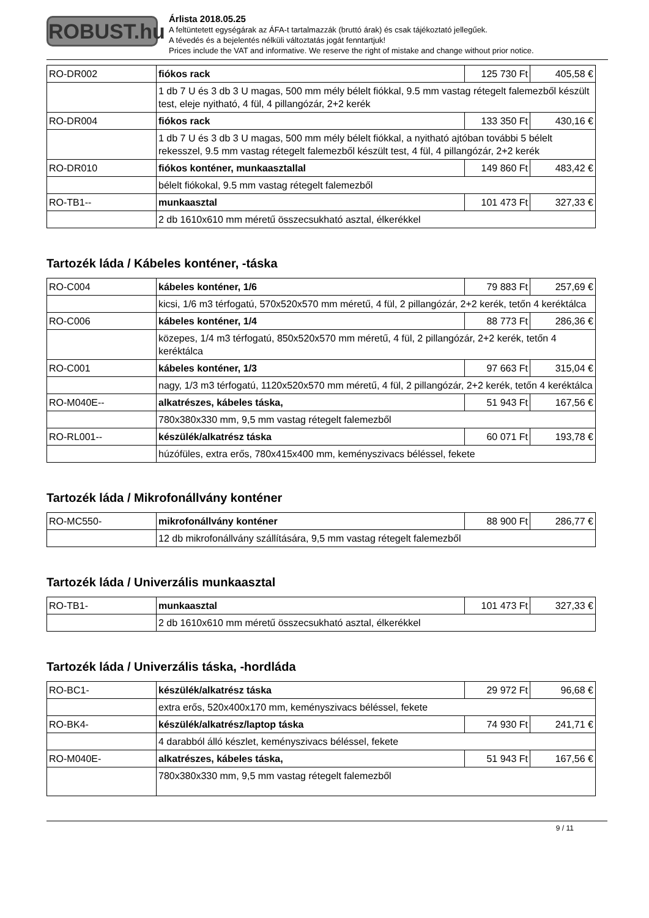ROBUST.hu
Árlista 2018.05.25
A feltüntetett egységárak az ÁFA-t tartalmazzák (bruttó árak) és csak tájékoztató jellegűek.
A tévedés és a bejelentés nélküli változtatás jogát fenntartjuk!
Prices include the VAT and informative. We reserve the right of mistake and change without prior notice.
| RO-DR002 | fiókos rack | 125 730 Ft | 405,58 € |
| | 1 db 7 U és 3 db 3 U magas, 500 mm mély bélelt fiókkal, 9.5 mm vastag rétegelt falemezből készült test, eleje nyitható, 4 fül, 4 pillangózár, 2+2 kerék | | |
| RO-DR004 | fiókos rack | 133 350 Ft | 430,16 € |
| | 1 db 7 U és 3 db 3 U magas, 500 mm mély bélelt fiókkal, a nyitható ajtóban további 5 bélelt rekesszel, 9.5 mm vastag rétegelt falemezből készült test, 4 fül, 4 pillangózár, 2+2 kerék | | |
| RO-DR010 | fiókos konténer, munkaasztallal | 149 860 Ft | 483,42 € |
| | bélelt fiókokal, 9.5 mm vastag rétegelt falemezből | | |
| RO-TB1-- | munkaasztal | 101 473 Ft | 327,33 € |
| | 2 db 1610x610 mm méretű összecsukható asztal, élkerékkel | | |
Tartozék láda / Kábeles konténer, -táska
| RO-C004 | kábeles konténer, 1/6 | 79 883 Ft | 257,69 € |
| | kicsi, 1/6 m3 térfogatú, 570x520x570 mm méretű, 4 fül, 2 pillangózár, 2+2 kerék, tetőn 4 keréktálca | | |
| RO-C006 | kábeles konténer, 1/4 | 88 773 Ft | 286,36 € |
| | közepes, 1/4 m3 térfogatú, 850x520x570 mm méretű, 4 fül, 2 pillangózár, 2+2 kerék, tetőn 4 keréktálca | | |
| RO-C001 | kábeles konténer, 1/3 | 97 663 Ft | 315,04 € |
| | nagy, 1/3 m3 térfogatú, 1120x520x570 mm méretű, 4 fül, 2 pillangózár, 2+2 kerék, tetőn 4 keréktálca | | |
| RO-M040E-- | alkatrészes, kábeles táska, | 51 943 Ft | 167,56 € |
| | 780x380x330 mm, 9,5 mm vastag rétegelt falemezből | | |
| RO-RL001-- | készülék/alkatrész táska | 60 071 Ft | 193,78 € |
| | húzófüles, extra erős, 780x415x400 mm, keményszivacs béléssel, fekete | | |
Tartozék láda / Mikrofonállvány konténer
| RO-MC550- | mikrofonállvány konténer | 88 900 Ft | 286,77 € |
| | 12 db mikrofonállvány szállítására, 9,5 mm vastag rétegelt falemezből | | |
Tartozék láda / Univerzális munkaasztal
| RO-TB1- | munkaasztal | 101 473 Ft | 327,33 € |
| | 2 db 1610x610 mm méretű összecsukható asztal, élkerékkel | | |
Tartozék láda / Univerzális táska, -hordláda
| RO-BC1- | készülék/alkatrész táska | 29 972 Ft | 96,68 € |
| | extra erős, 520x400x170 mm, keményszivacs béléssel, fekete | | |
| RO-BK4- | készülék/alkatrész/laptop táska | 74 930 Ft | 241,71 € |
| | 4 darabból álló készlet, keményszivacs béléssel, fekete | | |
| RO-M040E- | alkatrészes, kábeles táska, | 51 943 Ft | 167,56 € |
| | 780x380x330 mm, 9,5 mm vastag rétegelt falemezből | | |
9 / 11